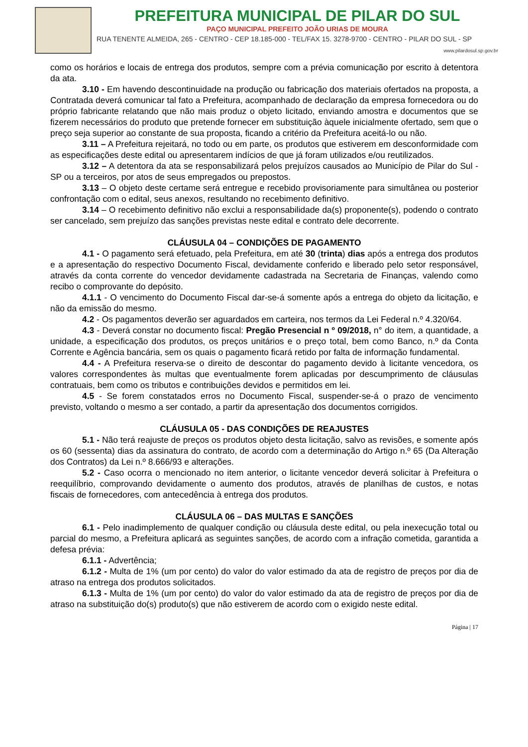PREFEITURA MUNICIPAL DE PILAR DO SUL
PAÇO MUNICIPAL PREFEITO JOÃO URIAS DE MOURA
RUA TENENTE ALMEIDA, 265 - CENTRO - CEP 18.185-000 - TEL/FAX 15. 3278-9700 - CENTRO - PILAR DO SUL - SP
www.pilardosul.sp.gov.br
como os horários e locais de entrega dos produtos, sempre com a prévia comunicação por escrito à detentora da ata.
3.10 - Em havendo descontinuidade na produção ou fabricação dos materiais ofertados na proposta, a Contratada deverá comunicar tal fato a Prefeitura, acompanhado de declaração da empresa fornecedora ou do próprio fabricante relatando que não mais produz o objeto licitado, enviando amostra e documentos que se fizerem necessários do produto que pretende fornecer em substituição àquele inicialmente ofertado, sem que o preço seja superior ao constante de sua proposta, ficando a critério da Prefeitura aceitá-lo ou não.
3.11 – A Prefeitura rejeitará, no todo ou em parte, os produtos que estiverem em desconformidade com as especificações deste edital ou apresentarem indícios de que já foram utilizados e/ou reutilizados.
3.12 – A detentora da ata se responsabilizará pelos prejuízos causados ao Município de Pilar do Sul - SP ou a terceiros, por atos de seus empregados ou prepostos.
3.13 – O objeto deste certame será entregue e recebido provisoriamente para simultânea ou posterior confrontação com o edital, seus anexos, resultando no recebimento definitivo.
3.14 – O recebimento definitivo não exclui a responsabilidade da(s) proponente(s), podendo o contrato ser cancelado, sem prejuízo das sanções previstas neste edital e contrato dele decorrente.
CLÁUSULA 04 – CONDIÇÕES DE PAGAMENTO
4.1 - O pagamento será efetuado, pela Prefeitura, em até 30 (trinta) dias após a entrega dos produtos e a apresentação do respectivo Documento Fiscal, devidamente conferido e liberado pelo setor responsável, através da conta corrente do vencedor devidamente cadastrada na Secretaria de Finanças, valendo como recibo o comprovante do depósito.
4.1.1 - O vencimento do Documento Fiscal dar-se-á somente após a entrega do objeto da licitação, e não da emissão do mesmo.
4.2 - Os pagamentos deverão ser aguardados em carteira, nos termos da Lei Federal n.º 4.320/64.
4.3 - Deverá constar no documento fiscal: Pregão Presencial n º 09/2018, n° do item, a quantidade, a unidade, a especificação dos produtos, os preços unitários e o preço total, bem como Banco, n.º da Conta Corrente e Agência bancária, sem os quais o pagamento ficará retido por falta de informação fundamental.
4.4 - A Prefeitura reserva-se o direito de descontar do pagamento devido à licitante vencedora, os valores correspondentes às multas que eventualmente forem aplicadas por descumprimento de cláusulas contratuais, bem como os tributos e contribuições devidos e permitidos em lei.
4.5 - Se forem constatados erros no Documento Fiscal, suspender-se-á o prazo de vencimento previsto, voltando o mesmo a ser contado, a partir da apresentação dos documentos corrigidos.
CLÁUSULA 05 - DAS CONDIÇÕES DE REAJUSTES
5.1 - Não terá reajuste de preços os produtos objeto desta licitação, salvo as revisões, e somente após os 60 (sessenta) dias da assinatura do contrato, de acordo com a determinação do Artigo n.º 65 (Da Alteração dos Contratos) da Lei n.º 8.666/93 e alterações.
5.2 - Caso ocorra o mencionado no item anterior, o licitante vencedor deverá solicitar à Prefeitura o reequilíbrio, comprovando devidamente o aumento dos produtos, através de planilhas de custos, e notas fiscais de fornecedores, com antecedência à entrega dos produtos.
CLÁUSULA 06 – DAS MULTAS E SANÇÕES
6.1 - Pelo inadimplemento de qualquer condição ou cláusula deste edital, ou pela inexecução total ou parcial do mesmo, a Prefeitura aplicará as seguintes sanções, de acordo com a infração cometida, garantida a defesa prévia:
6.1.1 - Advertência;
6.1.2 - Multa de 1% (um por cento) do valor do valor estimado da ata de registro de preços por dia de atraso na entrega dos produtos solicitados.
6.1.3 - Multa de 1% (um por cento) do valor do valor estimado da ata de registro de preços por dia de atraso na substituição do(s) produto(s) que não estiverem de acordo com o exigido neste edital.
Página | 17